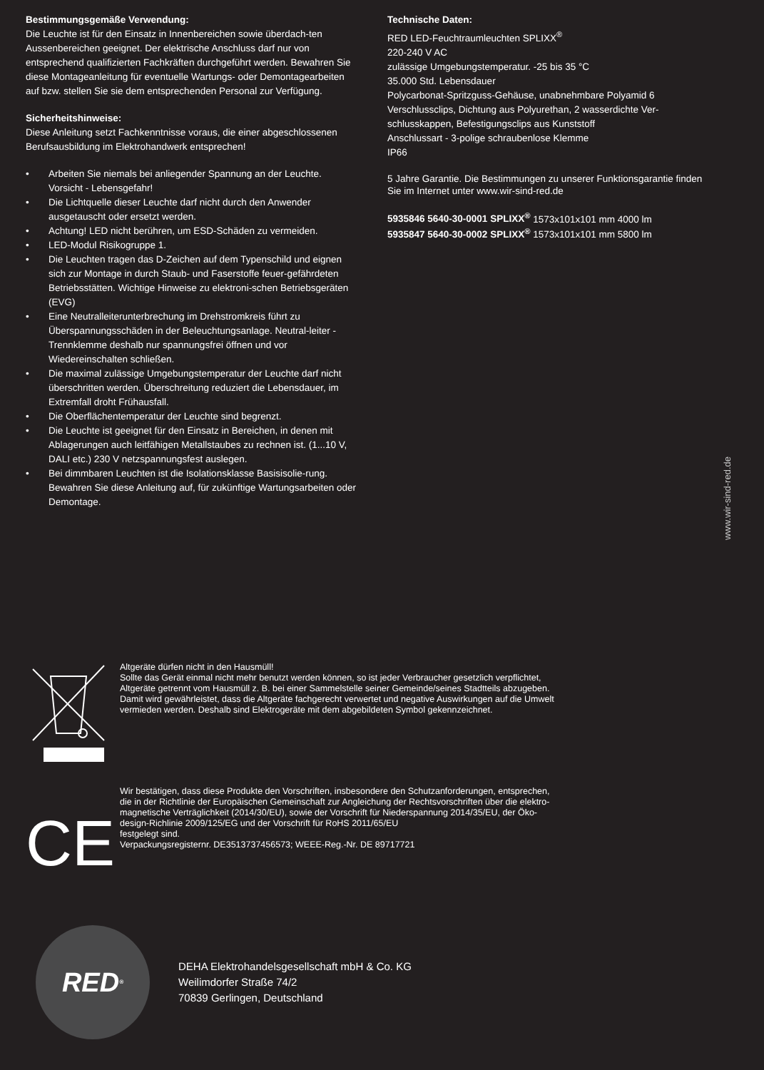Bestimmungsgemäße Verwendung:
Die Leuchte ist für den Einsatz in Innenbereichen sowie überdach-ten Aussenbereichen geeignet. Der elektrische Anschluss darf nur von entsprechend qualifizierten Fachkräften durchgeführt werden. Bewahren Sie diese Montageanleitung für eventuelle Wartungs- oder Demontagearbeiten auf bzw. stellen Sie sie dem entsprechenden Personal zur Verfügung.
Sicherheitshinweise:
Diese Anleitung setzt Fachkenntnisse voraus, die einer abgeschlossenen Berufsausbildung im Elektrohandwerk entsprechen!
• Arbeiten Sie niemals bei anliegender Spannung an der Leuchte. Vorsicht - Lebensgefahr!
• Die Lichtquelle dieser Leuchte darf nicht durch den Anwender ausgetauscht oder ersetzt werden.
• Achtung! LED nicht berühren, um ESD-Schäden zu vermeiden.
• LED-Modul Risikogruppe 1.
• Die Leuchten tragen das D-Zeichen auf dem Typenschild und eignen sich zur Montage in durch Staub- und Faserstoffe feuer-gefährdeten Betriebsstätten. Wichtige Hinweise zu elektroni-schen Betriebsgeräten (EVG)
• Eine Neutralleiterunterbrechung im Drehstromkreis führt zu Überspannungsschäden in der Beleuchtungsanlage. Neutral-leiter - Trennklemme deshalb nur spannungsfrei öffnen und vor Wiedereinschalten schließen.
• Die maximal zulässige Umgebungstemperatur der Leuchte darf nicht überschritten werden. Überschreitung reduziert die Lebensdauer, im Extremfall droht Frühausfall.
• Die Oberflächentemperatur der Leuchte sind begrenzt.
• Die Leuchte ist geeignet für den Einsatz in Bereichen, in denen mit Ablagerungen auch leitfähigen Metallstaubes zu rechnen ist. (1...10 V, DALI etc.) 230 V netzspannungsfest auslegen.
• Bei dimmbaren Leuchten ist die Isolationsklasse Basisisolie-rung. Bewahren Sie diese Anleitung auf, für zukünftige Wartungsarbeiten oder Demontage.
Technische Daten:
RED LED-Feuchtraumleuchten SPLIXX<sup>®</sup>
220-240 V AC
zulässige Umgebungstemperatur. -25 bis 35 °C
35.000 Std. Lebensdauer
Polycarbonat-Spritzguss-Gehäuse, unabnehmbare Polyamid 6 Verschlussclips, Dichtung aus Polyurethan, 2 wasserdichte Ver-schlusskappen, Befestigungsclips aus Kunststoff
Anschlussart - 3-polige schraubenlose Klemme
IP66
5 Jahre Garantie. Die Bestimmungen zu unserer Funktionsgarantie finden Sie im Internet unter www.wir-sind-red.de
5935846 5640-30-0001 SPLIXX<sup>®</sup> 1573x101x101 mm 4000 lm
5935847 5640-30-0002 SPLIXX<sup>®</sup> 1573x101x101 mm 5800 lm
www.wir-sind-red.de
Altgeräte dürfen nicht in den Hausmüll!
Sollte das Gerät einmal nicht mehr benutzt werden können, so ist jeder Verbraucher gesetzlich verpflichtet,
Altgeräte getrennt vom Hausmüll z. B. bei einer Sammelstelle seiner Gemeinde/seines Stadtteils abzugeben.
Damit wird gewährleistet, dass die Altgeräte fachgerecht verwertet und negative Auswirkungen auf die Umwelt
vermieden werden. Deshalb sind Elektrogeräte mit dem abgebildeten Symbol gekennzeichnet.
CE
Wir bestätigen, dass diese Produkte den Vorschriften, insbesondere den Schutzanforderungen, entsprechen,
die in der Richtlinie der Europäischen Gemeinschaft zur Angleichung der Rechtsvorschriften über die elektro-
magnetische Verträglichkeit (2014/30/EU), sowie der Vorschrift für Niederspannung 2014/35/EU, der Öko-
design-Richlinie 2009/125/EG und der Vorschrift für RoHS 2011/65/EU
festgelegt sind.
Verpackungsregisternr. DE3513737456573; WEEE-Reg.-Nr. DE 89717721
RED<sup>®</sup>
DEHA Elektrohandelsgesellschaft mbH & Co. KG
Weilimdorfer Straße 74/2
70839 Gerlingen, Deutschland